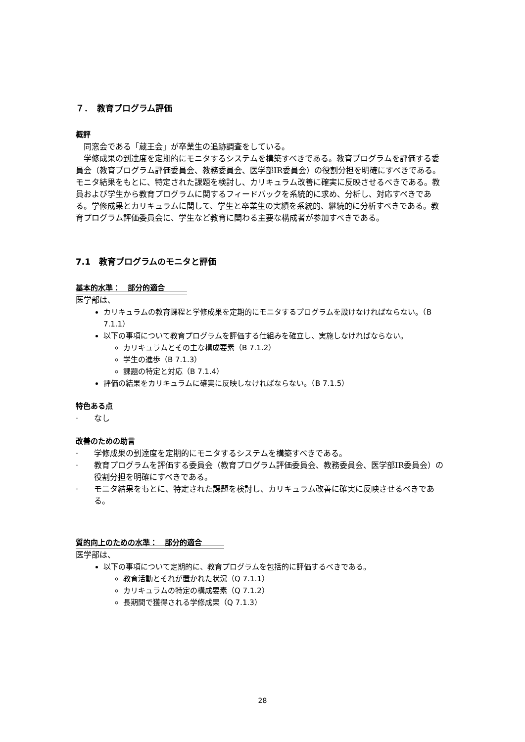７．　教育プログラム評価
概評
　同窓会である「蔵王会」が卒業生の追跡調査をしている。
　学修成果の到達度を定期的にモニタするシステムを構築すべきである。教育プログラムを評価する委員会（教育プログラム評価委員会、教務委員会、医学部IR委員会）の役割分担を明確にすべきである。モニタ結果をもとに、特定された課題を検討し、カリキュラム改善に確実に反映させるべきである。教員および学生から教育プログラムに関するフィードバックを系統的に求め、分析し、対応すべきである。学修成果とカリキュラムに関して、学生と卒業生の実績を系統的、継続的に分析すべきである。教育プログラム評価委員会に、学生など教育に関わる主要な構成者が参加すべきである。
7.1　教育プログラムのモニタと評価
基本的水準：　部分的適合　　　
医学部は、
カリキュラムの教育課程と学修成果を定期的にモニタするプログラムを設けなければならない。（B 7.1.1）
以下の事項について教育プログラムを評価する仕組みを確立し、実施しなければならない。
カリキュラムとその主な構成要素（B 7.1.2）
学生の進歩（B 7.1.3）
課題の特定と対応（B 7.1.4）
評価の結果をカリキュラムに確実に反映しなければならない。（B 7.1.5）
特色ある点
·　　なし
改善のための助言
·　　学修成果の到達度を定期的にモニタするシステムを構築すべきである。
·　　教育プログラムを評価する委員会（教育プログラム評価委員会、教務委員会、医学部IR委員会）の役割分担を明確にすべきである。
·　　モニタ結果をもとに、特定された課題を検討し、カリキュラム改善に確実に反映させるべきである。
質的向上のための水準：　部分的適合　　　
医学部は、
以下の事項について定期的に、教育プログラムを包括的に評価するべきである。
教育活動とそれが置かれた状況（Q 7.1.1）
カリキュラムの特定の構成要素（Q 7.1.2）
長期間で獲得される学修成果（Q 7.1.3）
28